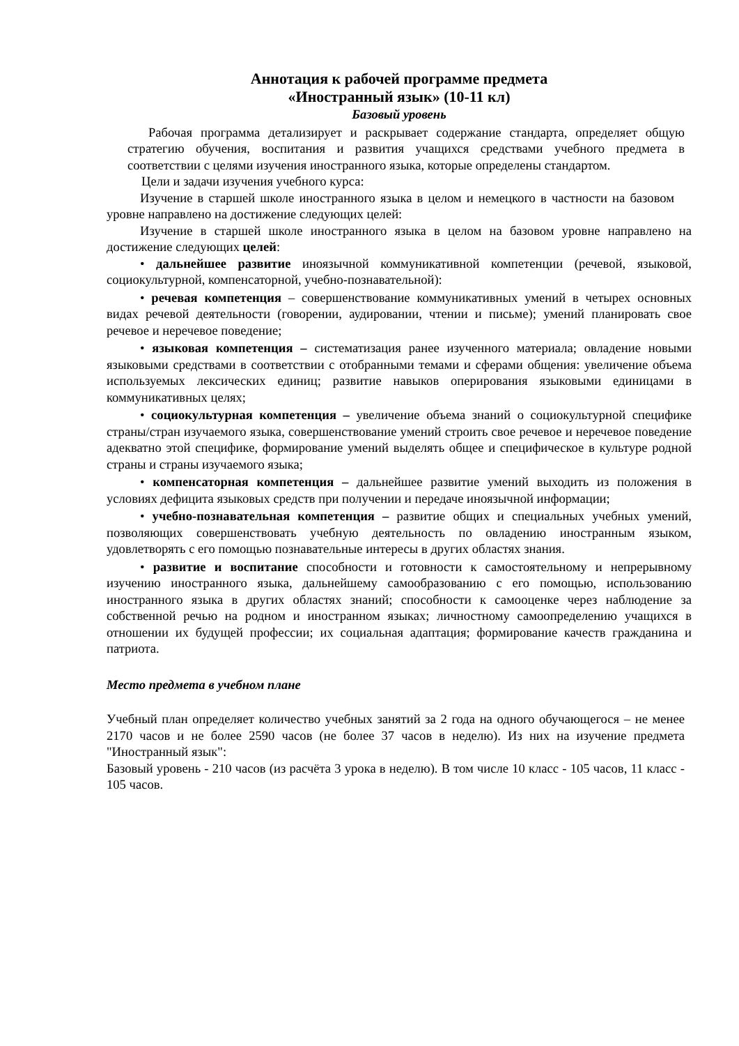Аннотация к рабочей программе предмета
«Иностранный язык» (10-11 кл)
Базовый уровень
Рабочая программа детализирует и раскрывает содержание стандарта, определяет общую стратегию обучения, воспитания и развития учащихся средствами учебного предмета в соответствии с целями изучения иностранного языка, которые определены стандартом.
Цели и задачи изучения учебного курса:
Изучение в старшей школе иностранного языка в целом и немецкого в частности на базовом уровне направлено на достижение следующих целей:
Изучение в старшей школе иностранного языка в целом на базовом уровне направлено на достижение следующих целей:
• дальнейшее развитие иноязычной коммуникативной компетенции (речевой, языковой, социокультурной, компенсаторной, учебно-познавательной):
• речевая компетенция – совершенствование коммуникативных умений в четырех основных видах речевой деятельности (говорении, аудировании, чтении и письме); умений планировать свое речевое и неречевое поведение;
• языковая компетенция – систематизация ранее изученного материала; овладение новыми языковыми средствами в соответствии с отобранными темами и сферами общения: увеличение объема используемых лексических единиц; развитие навыков оперирования языковыми единицами в коммуникативных целях;
• социокультурная компетенция – увеличение объема знаний о социокультурной специфике страны/стран изучаемого языка, совершенствование умений строить свое речевое и неречевое поведение адекватно этой специфике, формирование умений выделять общее и специфическое в культуре родной страны и страны изучаемого языка;
• компенсаторная компетенция – дальнейшее развитие умений выходить из положения в условиях дефицита языковых средств при получении и передаче иноязычной информации;
• учебно-познавательная компетенция – развитие общих и специальных учебных умений, позволяющих совершенствовать учебную деятельность по овладению иностранным языком, удовлетворять с его помощью познавательные интересы в других областях знания.
• развитие и воспитание способности и готовности к самостоятельному и непрерывному изучению иностранного языка, дальнейшему самообразованию с его помощью, использованию иностранного языка в других областях знаний; способности к самооценке через наблюдение за собственной речью на родном и иностранном языках; личностному самоопределению учащихся в отношении их будущей профессии; их социальная адаптация; формирование качеств гражданина и патриота.
Место предмета в учебном плане
Учебный план определяет количество учебных занятий за 2 года на одного обучающегося – не менее 2170 часов и не более 2590 часов (не более 37 часов в неделю). Из них на изучение предмета "Иностранный язык":
Базовый уровень - 210 часов (из расчёта 3 урока в неделю). В том числе 10 класс - 105 часов, 11 класс - 105 часов.